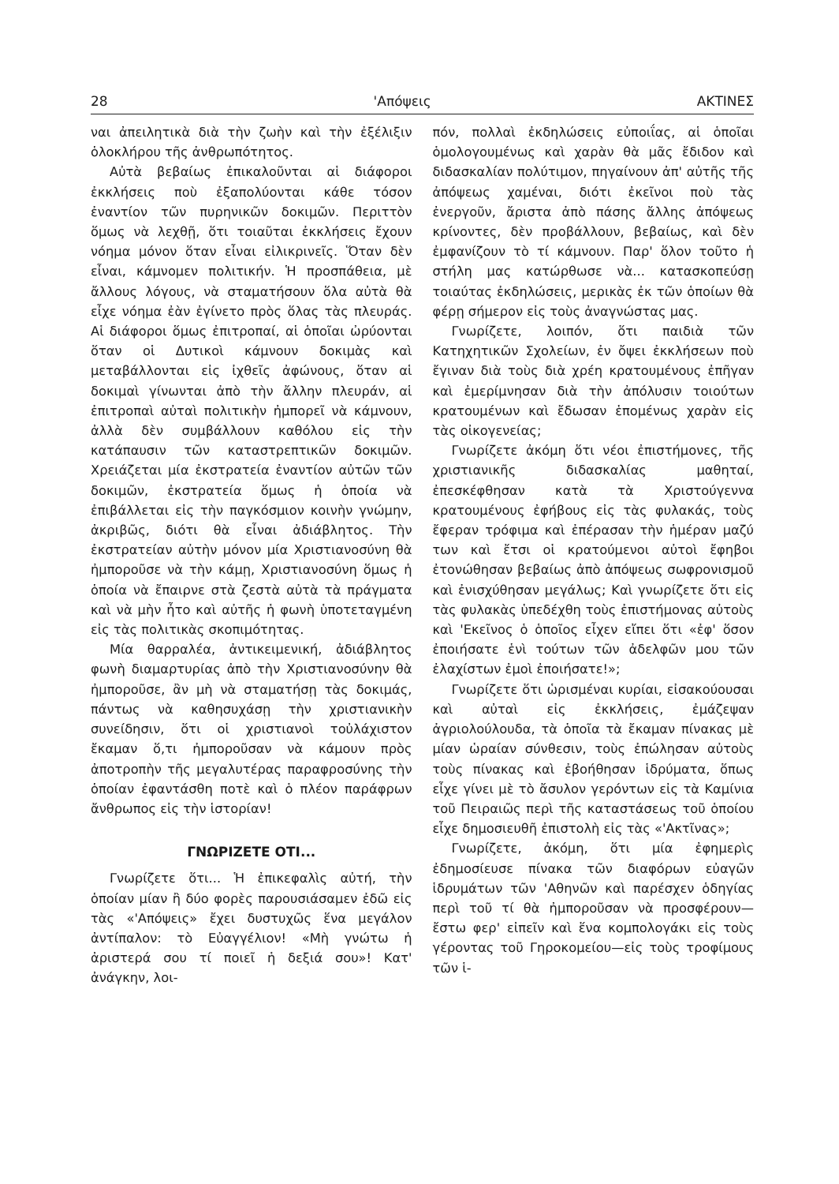28 'Απόψεις ΑΚΤΙΝΕΣ
ναι ἀπειλητικὰ διὰ τὴν ζωὴν καὶ τὴν ἐξέλιξιν ὁλοκλήρου τῆς ἀνθρωπότητος.
Αὐτὰ βεβαίως ἐπικαλοῦνται αἱ διάφοροι ἐκκλήσεις ποὺ ἐξαπολύονται κάθε τόσον ἐναντίον τῶν πυρηνικῶν δοκιμῶν. Περιττὸν ὅμως νὰ λεχθῇ, ὅτι τοιαῦται ἐκκλήσεις ἔχουν νόημα μόνον ὅταν εἶναι εἰλικρινεῖς. Ὅταν δὲν εἶναι, κάμνομεν πολιτικήν. Ἡ προσπάθεια, μὲ ἄλλους λόγους, νὰ σταματήσουν ὅλα αὐτὰ θὰ εἶχε νόημα ἐὰν ἐγίνετο πρὸς ὅλας τὰς πλευράς. Αἱ διάφοροι ὅμως ἐπιτροπαί, αἱ ὁποῖαι ὠρύονται ὅταν οἱ Δυτικοὶ κάμνουν δοκιμὰς καὶ μεταβάλλονται εἰς ἰχθεῖς ἀφώνους, ὅταν αἱ δοκιμαὶ γίνωνται ἀπὸ τὴν ἄλλην πλευράν, αἱ ἐπιτροπαὶ αὐταὶ πολιτικὴν ἠμπορεῖ νὰ κάμνουν, ἀλλὰ δὲν συμβάλλουν καθόλου εἰς τὴν κατάπαυσιν τῶν καταστρεπτικῶν δοκιμῶν. Χρειάζεται μία ἐκστρατεία ἐναντίον αὐτῶν τῶν δοκιμῶν, ἐκστρατεία ὅμως ἡ ὁποία νὰ ἐπιβάλλεται εἰς τὴν παγκόσμιον κοινὴν γνώμην, ἀκριβῶς, διότι θὰ εἶναι ἀδιάβλητος. Τὴν ἐκστρατείαν αὐτὴν μόνον μία Χριστιανοσύνη θὰ ἠμποροῦσε νὰ τὴν κάμῃ, Χριστιανοσύνη ὅμως ἡ ὁποία νὰ ἔπαιρνε στὰ ζεστὰ αὐτὰ τὰ πράγματα καὶ νὰ μὴν ἦτο καὶ αὐτῆς ἡ φωνὴ ὑποτεταγμένη εἰς τὰς πολιτικὰς σκοπιμότητας.
Μία θαρραλέα, ἀντικειμενική, ἀδιάβλητος φωνὴ διαμαρτυρίας ἀπὸ τὴν Χριστιανοσύνην θὰ ἠμποροῦσε, ἂν μὴ νὰ σταματήσῃ τὰς δοκιμάς, πάντως νὰ καθησυχάσῃ τὴν χριστιανικὴν συνείδησιν, ὅτι οἱ χριστιανοὶ τοὐλάχιστον ἔκαμαν ὅ,τι ἠμποροῦσαν νὰ κάμουν πρὸς ἀποτροπὴν τῆς μεγαλυτέρας παραφροσύνης τὴν ὁποίαν ἐφαντάσθη ποτὲ καὶ ὁ πλέον παράφρων ἄνθρωπος εἰς τὴν ἱστορίαν!
ΓΝΩΡΙΖΕΤΕ ΟΤΙ...
Γνωρίζετε ὅτι... Ἡ ἐπικεφαλὶς αὐτή, τὴν ὁποίαν μίαν ἢ δύο φορὲς παρουσιάσαμεν ἐδῶ εἰς τὰς «'Απόψεις» ἔχει δυστυχῶς ἕνα μεγάλον ἀντίπαλον: τὸ Εὐαγγέλιον! «Μὴ γνώτω ἡ ἀριστερά σου τί ποιεῖ ἡ δεξιά σου»! Κατ' ἀνάγκην, λοι-
πόν, πολλαὶ ἐκδηλώσεις εὐποιΐας, αἱ ὁποῖαι ὁμολογουμένως καὶ χαρὰν θὰ μᾶς ἔδιδον καὶ διδασκαλίαν πολύτιμον, πηγαίνουν ἀπ' αὐτῆς τῆς ἀπόψεως χαμέναι, διότι ἐκεῖνοι ποὺ τὰς ἐνεργοῦν, ἄριστα ἀπὸ πάσης ἄλλης ἀπόψεως κρίνοντες, δὲν προβάλλουν, βεβαίως, καὶ δὲν ἐμφανίζουν τὸ τί κάμνουν. Παρ' ὅλον τοῦτο ἡ στήλη μας κατώρθωσε νὰ... κατασκοπεύσῃ τοιαύτας ἐκδηλώσεις, μερικὰς ἐκ τῶν ὁποίων θὰ φέρῃ σήμερον εἰς τοὺς ἀναγνώστας μας.
Γνωρίζετε, λοιπόν, ὅτι παιδιὰ τῶν Κατηχητικῶν Σχολείων, ἐν ὄψει ἐκκλήσεων ποὺ ἔγιναν διὰ τοὺς διὰ χρέη κρατουμένους ἐπῆγαν καὶ ἐμερίμνησαν διὰ τὴν ἀπόλυσιν τοιούτων κρατουμένων καὶ ἔδωσαν ἑπομένως χαρὰν εἰς τὰς οἰκογενείας;
Γνωρίζετε ἀκόμη ὅτι νέοι ἐπιστήμονες, τῆς χριστιανικῆς διδασκαλίας μαθηταί, ἐπεσκέφθησαν κατὰ τὰ Χριστούγεννα κρατουμένους ἐφήβους εἰς τὰς φυλακάς, τοὺς ἔφεραν τρόφιμα καὶ ἐπέρασαν τὴν ἡμέραν μαζύ των καὶ ἔτσι οἱ κρατούμενοι αὐτοὶ ἔφηβοι ἐτονώθησαν βεβαίως ἀπὸ ἀπόψεως σωφρονισμοῦ καὶ ἐνισχύθησαν μεγάλως; Καὶ γνωρίζετε ὅτι εἰς τὰς φυλακὰς ὑπεδέχθη τοὺς ἐπιστήμονας αὐτοὺς καὶ 'Εκεῖνος ὁ ὁποῖος εἶχεν εἴπει ὅτι «ἐφ' ὅσον ἐποιήσατε ἑνὶ τούτων τῶν ἀδελφῶν μου τῶν ἐλαχίστων ἐμοὶ ἐποιήσατε!»;
Γνωρίζετε ὅτι ὡρισμέναι κυρίαι, εἰσακούουσαι καὶ αὐταὶ εἰς ἐκκλήσεις, ἐμάζεψαν ἀγριολούλουδα, τὰ ὁποῖα τὰ ἔκαμαν πίνακας μὲ μίαν ὡραίαν σύνθεσιν, τοὺς ἐπώλησαν αὐτοὺς τοὺς πίνακας καὶ ἐβοήθησαν ἱδρύματα, ὅπως εἶχε γίνει μὲ τὸ ἄσυλον γερόντων εἰς τὰ Καμίνια τοῦ Πειραιῶς περὶ τῆς καταστάσεως τοῦ ὁποίου εἶχε δημοσιευθῆ ἐπιστολὴ εἰς τὰς «'Ακτῖνας»;
Γνωρίζετε, ἀκόμη, ὅτι μία ἐφημερὶς ἐδημοσίευσε πίνακα τῶν διαφόρων εὐαγῶν ἱδρυμάτων τῶν 'Αθηνῶν καὶ παρέσχεν ὁδηγίας περὶ τοῦ τί θὰ ἠμποροῦσαν νὰ προσφέρουν—ἔστω φερ' εἰπεῖν καὶ ἕνα κομπολογάκι εἰς τοὺς γέροντας τοῦ Γηροκομείου—εἰς τοὺς τροφίμους τῶν ἱ-